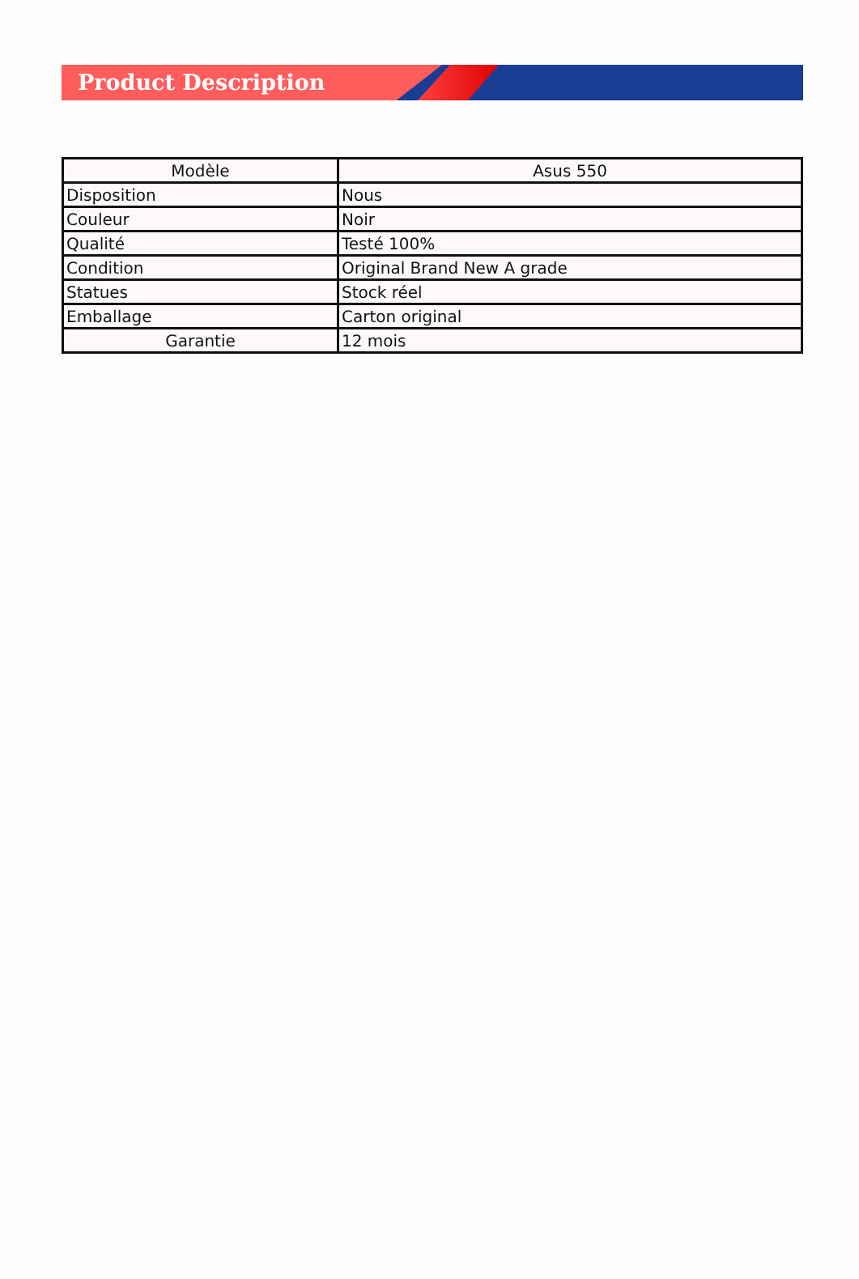Product Description
| Modèle | Asus 550 |
| Disposition | Nous |
| Couleur | Noir |
| Qualité | Testé 100% |
| Condition | Original Brand New A grade |
| Statues | Stock réel |
| Emballage | Carton original |
| Garantie | 12 mois |